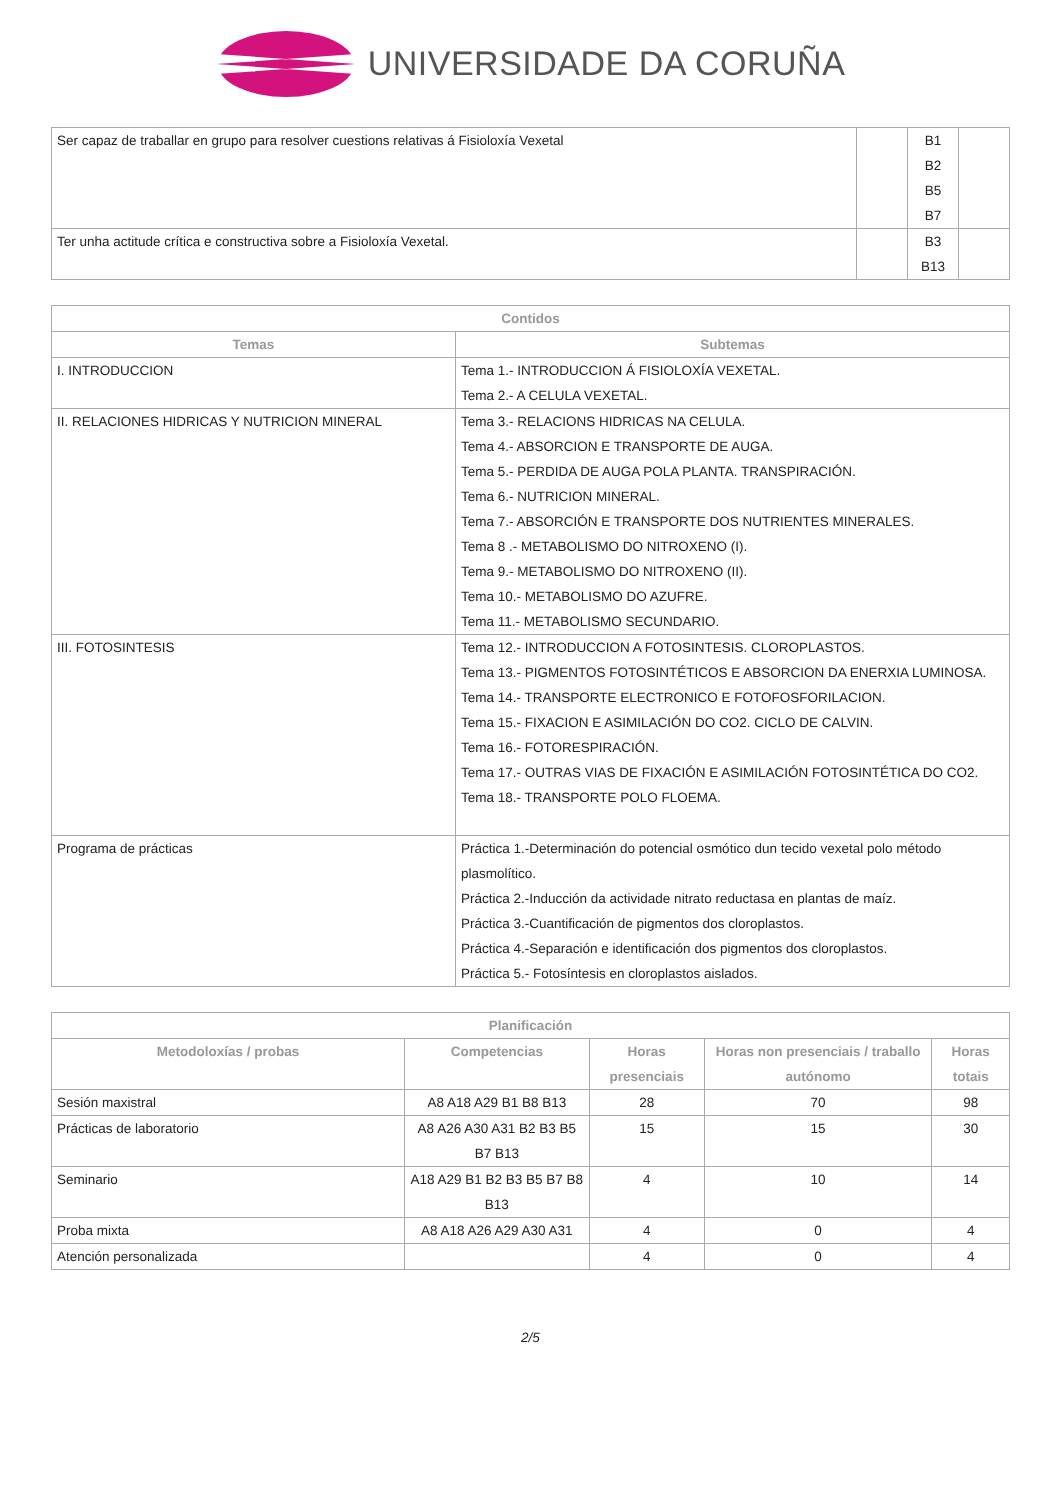UNIVERSIDADE DA CORUÑA
| Ser capaz de traballar en grupo para resolver cuestions relativas á Fisioloxía Vexetal | | B1 B2 B5 B7 | |
| Ter unha actitude crítica e constructiva sobre a Fisioloxía Vexetal. | | B3 B13 | |
| Contidos | |
| --- | --- |
| Temas | Subtemas |
| I. INTRODUCCION | Tema 1.- INTRODUCCION Á FISIOLOXÍA VEXETAL. Tema 2.- A CELULA VEXETAL. |
| II. RELACIONES HIDRICAS Y NUTRICION MINERAL | Tema 3.- RELACIONS HIDRICAS NA CELULA. Tema 4.- ABSORCION E TRANSPORTE DE AUGA. Tema 5.- PERDIDA DE AUGA POLA PLANTA. TRANSPIRACIÓN. Tema 6.- NUTRICION MINERAL. Tema 7.- ABSORCIÓN E TRANSPORTE DOS NUTRIENTES MINERALES. Tema 8 .- METABOLISMO DO NITROXENO (I). Tema 9.- METABOLISMO DO NITROXENO (II). Tema 10.- METABOLISMO DO AZUFRE. Tema 11.- METABOLISMO SECUNDARIO. |
| III. FOTOSINTESIS | Tema 12.- INTRODUCCION A FOTOSINTESIS. CLOROPLASTOS. Tema 13.- PIGMENTOS FOTOSINTÉTICOS E ABSORCION DA ENERXIA LUMINOSA. Tema 14.- TRANSPORTE ELECTRONICO E FOTOFOSFORILACION. Tema 15.- FIXACION E ASIMILACIÓN DO CO2. CICLO DE CALVIN. Tema 16.- FOTORESPIRACIÓN. Tema 17.- OUTRAS VIAS DE FIXACIÓN E ASIMILACIÓN FOTOSINTÉTICA DO CO2. Tema 18.- TRANSPORTE POLO FLOEMA. |
| Programa de prácticas | Práctica 1.-Determinación do potencial osmótico dun tecido vexetal polo método plasmolítico. Práctica 2.-Inducción da actividade nitrato reductasa en plantas de maíz. Práctica 3.-Cuantificación de pigmentos dos cloroplastos. Práctica 4.-Separación e identificación dos pigmentos dos cloroplastos. Práctica 5.- Fotosíntesis en cloroplastos aislados. |
| Planificación | | | | |
| --- | --- | --- | --- | --- |
| Metodoloxías / probas | Competencias | Horas presenciais | Horas non presenciais / traballo autónomo | Horas totais |
| Sesión maxistral | A8 A18 A29 B1 B8 B13 | 28 | 70 | 98 |
| Prácticas de laboratorio | A8 A26 A30 A31 B2 B3 B5 B7 B13 | 15 | 15 | 30 |
| Seminario | A18 A29 B1 B2 B3 B5 B7 B8 B13 | 4 | 10 | 14 |
| Proba mixta | A8 A18 A26 A29 A30 A31 | 4 | 0 | 4 |
| Atención personalizada | | 4 | 0 | 4 |
2/5